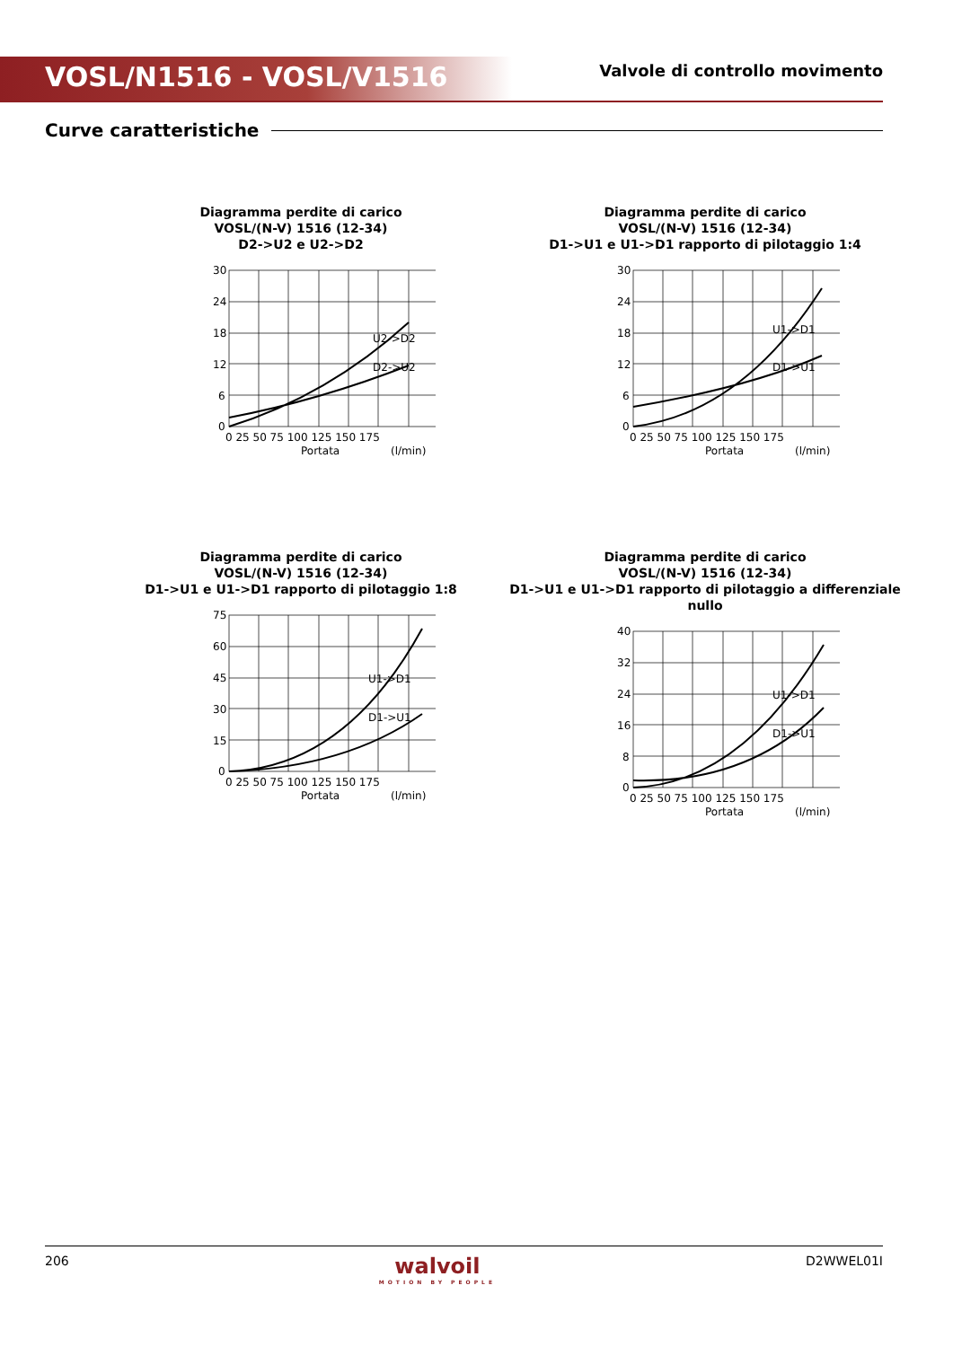VOSL/N1516 - VOSL/V1516 Valvole di controllo movimento
Curve caratteristiche
Diagramma perdite di carico
VOSL/(N-V) 1516 (12-34)
D2->U2 e U2->D2
0
6
12
18
24
30
0 25 50 75 100 125 150 175
Portata
(l/min)
U2->D2
D2->U2
Diagramma perdite di carico
VOSL/(N-V) 1516 (12-34)
D1->U1 e U1->D1 rapporto di pilotaggio 1:4
0
6
12
18
24
30
0 25 50 75 100 125 150 175
Portata
(l/min)
U1->D1
D1->U1
Diagramma perdite di carico
VOSL/(N-V) 1516 (12-34)
D1->U1 e U1->D1 rapporto di pilotaggio 1:8
0
15
30
45
60
75
0 25 50 75 100 125 150 175
Portata
(l/min)
U1->D1
D1->U1
Diagramma perdite di carico
VOSL/(N-V) 1516 (12-34)
D1->U1 e U1->D1 rapporto di pilotaggio a differenziale nullo
0
8
16
24
32
40
0 25 50 75 100 125 150 175
Portata
(l/min)
U1->D1
D1->U1
206
walvoil
MOTION BY PEOPLE
D2WWEL01I